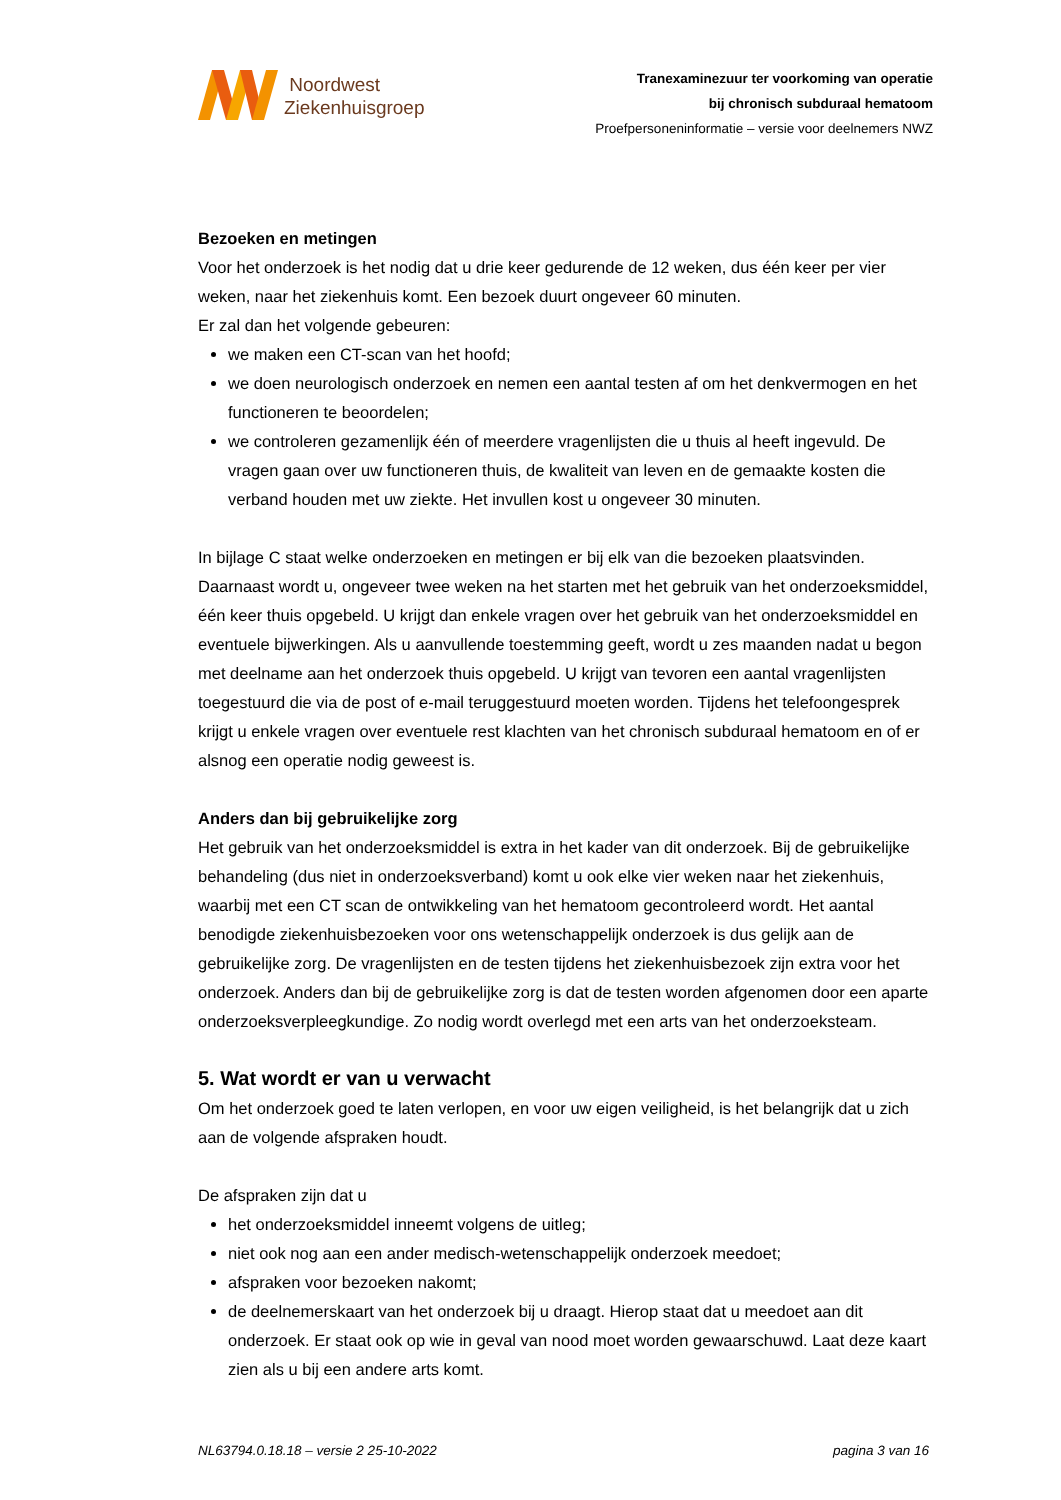Noordwest
Ziekenhuisgroep
Tranexaminezuur ter voorkoming van operatie
bij chronisch subduraal hematoom
Proefpersoneninformatie – versie voor deelnemers NWZ
Bezoeken en metingen
Voor het onderzoek is het nodig dat u drie keer gedurende de 12 weken, dus één keer per vier weken, naar het ziekenhuis komt. Een bezoek duurt ongeveer 60 minuten.
Er zal dan het volgende gebeuren:
we maken een CT-scan van het hoofd;
we doen neurologisch onderzoek en nemen een aantal testen af om het denkvermogen en het functioneren te beoordelen;
we controleren gezamenlijk één of meerdere vragenlijsten die u thuis al heeft ingevuld. De vragen gaan over uw functioneren thuis, de kwaliteit van leven en de gemaakte kosten die verband houden met uw ziekte. Het invullen kost u ongeveer 30 minuten.
In bijlage C staat welke onderzoeken en metingen er bij elk van die bezoeken plaatsvinden. Daarnaast wordt u, ongeveer twee weken na het starten met het gebruik van het onderzoeksmiddel, één keer thuis opgebeld. U krijgt dan enkele vragen over het gebruik van het onderzoeksmiddel en eventuele bijwerkingen. Als u aanvullende toestemming geeft, wordt u zes maanden nadat u begon met deelname aan het onderzoek thuis opgebeld. U krijgt van tevoren een aantal vragenlijsten toegestuurd die via de post of e-mail teruggestuurd moeten worden. Tijdens het telefoongesprek krijgt u enkele vragen over eventuele rest klachten van het chronisch subduraal hematoom en of er alsnog een operatie nodig geweest is.
Anders dan bij gebruikelijke zorg
Het gebruik van het onderzoeksmiddel is extra in het kader van dit onderzoek. Bij de gebruikelijke behandeling (dus niet in onderzoeksverband) komt u ook elke vier weken naar het ziekenhuis, waarbij met een CT scan de ontwikkeling van het hematoom gecontroleerd wordt. Het aantal benodigde ziekenhuisbezoeken voor ons wetenschappelijk onderzoek is dus gelijk aan de gebruikelijke zorg. De vragenlijsten en de testen tijdens het ziekenhuisbezoek zijn extra voor het onderzoek. Anders dan bij de gebruikelijke zorg is dat de testen worden afgenomen door een aparte onderzoeksverpleegkundige. Zo nodig wordt overlegd met een arts van het onderzoeksteam.
5. Wat wordt er van u verwacht
Om het onderzoek goed te laten verlopen, en voor uw eigen veiligheid, is het belangrijk dat u zich aan de volgende afspraken houdt.
De afspraken zijn dat u
het onderzoeksmiddel inneemt volgens de uitleg;
niet ook nog aan een ander medisch-wetenschappelijk onderzoek meedoet;
afspraken voor bezoeken nakomt;
de deelnemerskaart van het onderzoek bij u draagt. Hierop staat dat u meedoet aan dit onderzoek. Er staat ook op wie in geval van nood moet worden gewaarschuwd. Laat deze kaart zien als u bij een andere arts komt.
NL63794.0.18.18 – versie 2 25-10-2022 pagina 3 van 16